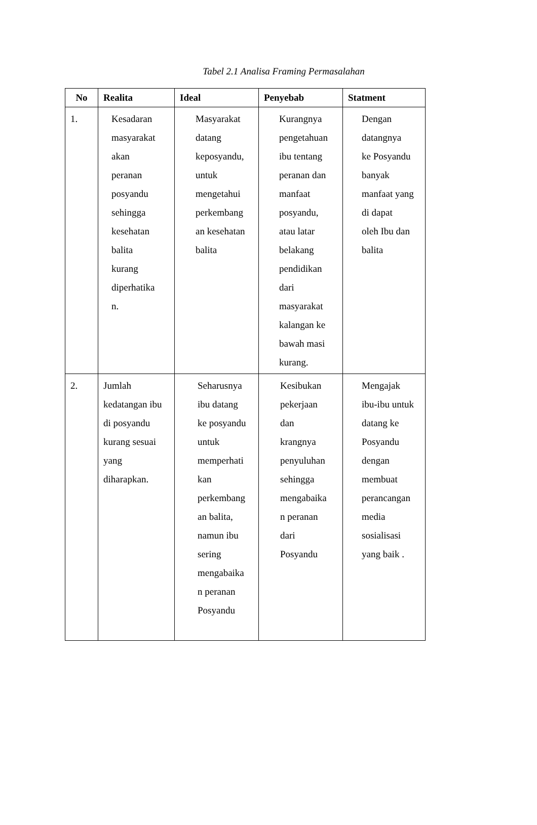Tabel 2.1 Analisa Framing Permasalahan
| No | Realita | Ideal | Penyebab | Statment |
| --- | --- | --- | --- | --- |
| 1. | Kesadaran masyarakat akan peranan posyandu sehingga kesehatan balita kurang diperhatika n. | Masyarakat datang keposyandu, untuk mengetahui perkembang an kesehatan balita | Kurangnya pengetahuan ibu tentang peranan dan manfaat posyandu, atau latar belakang pendidikan dari masyarakat kalangan ke bawah masi kurang. | Dengan datangnya ke Posyandu banyak manfaat yang di dapat oleh Ibu dan balita |
| 2. | Jumlah kedatangan ibu di posyandu kurang sesuai yang diharapkan. | Seharusnya ibu datang ke posyandu untuk memperhati kan perkembang an balita, namun ibu sering mengabaika n peranan Posyandu | Kesibukan pekerjaan dan krangnya penyuluhan sehingga mengabaika n peranan dari Posyandu | Mengajak ibu-ibu untuk datang ke Posyandu dengan membuat perancangan media sosialisasi yang baik . |